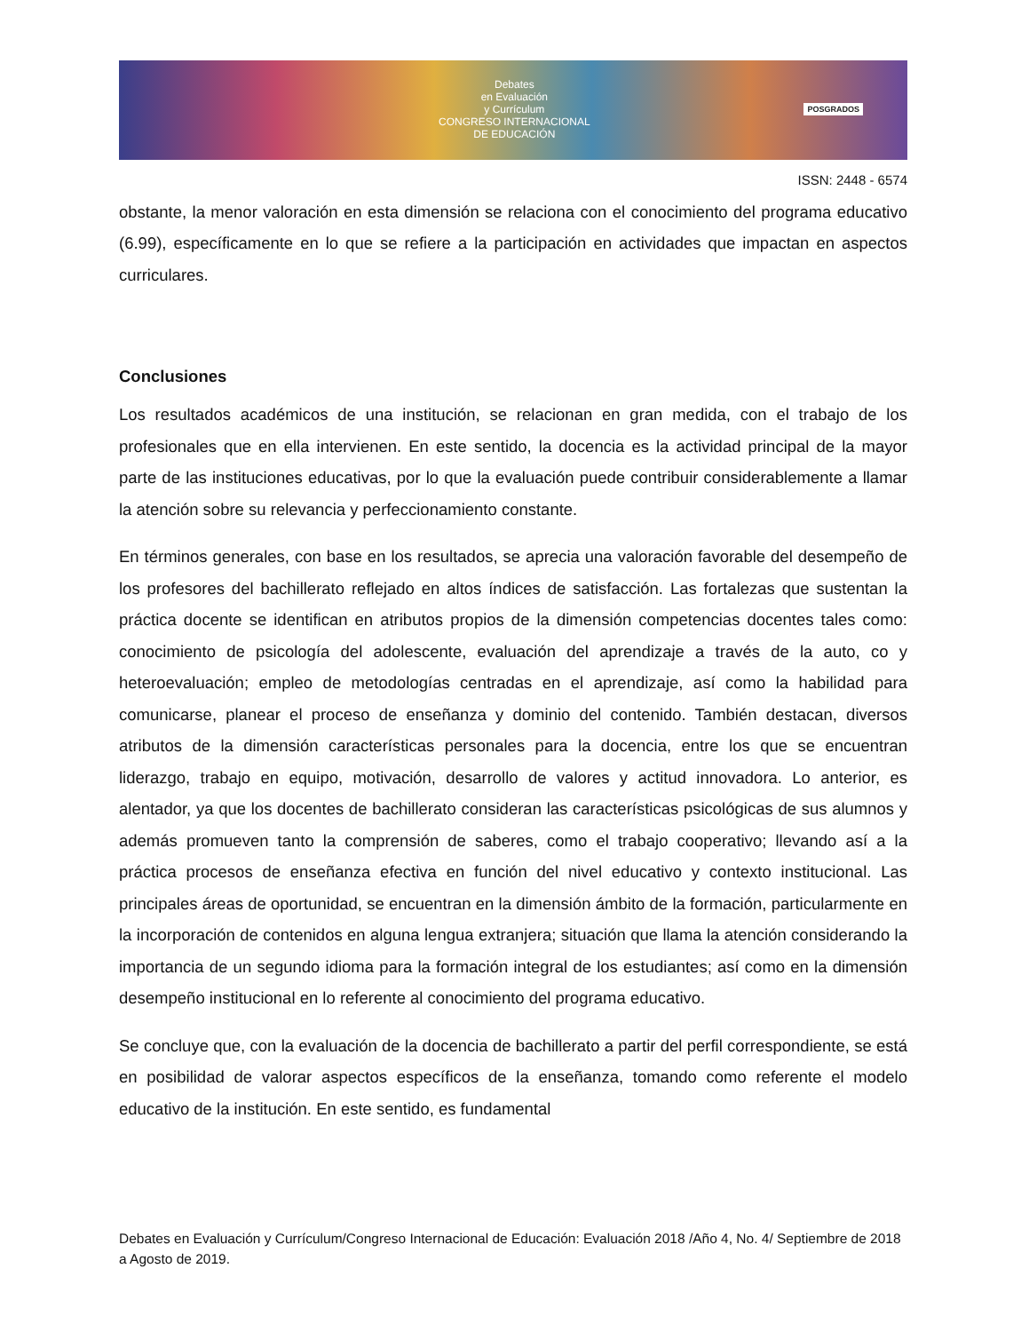Debates
en Evaluación
y Currículum
CONGRESO INTERNACIONAL
DE EDUCACIÓN
POSGRADOS
ISSN: 2448 - 6574
obstante, la menor valoración en esta dimensión se relaciona con el conocimiento del programa educativo (6.99), específicamente en lo que se refiere a la participación en actividades que impactan en aspectos curriculares.
Conclusiones
Los resultados académicos de una institución, se relacionan en gran medida, con el trabajo de los profesionales que en ella intervienen. En este sentido, la docencia es la actividad principal de la mayor parte de las instituciones educativas, por lo que la evaluación puede contribuir considerablemente a llamar la atención sobre su relevancia y perfeccionamiento constante.
En términos generales, con base en los resultados, se aprecia una valoración favorable del desempeño de los profesores del bachillerato reflejado en altos índices de satisfacción. Las fortalezas que sustentan la práctica docente se identifican en atributos propios de la dimensión competencias docentes tales como: conocimiento de psicología del adolescente, evaluación del aprendizaje a través de la auto, co y heteroevaluación; empleo de metodologías centradas en el aprendizaje, así como la habilidad para comunicarse, planear el proceso de enseñanza y dominio del contenido. También destacan, diversos atributos de la dimensión características personales para la docencia, entre los que se encuentran liderazgo, trabajo en equipo, motivación, desarrollo de valores y actitud innovadora. Lo anterior, es alentador, ya que los docentes de bachillerato consideran las características psicológicas de sus alumnos y además promueven tanto la comprensión de saberes, como el trabajo cooperativo; llevando así a la práctica procesos de enseñanza efectiva en función del nivel educativo y contexto institucional. Las principales áreas de oportunidad, se encuentran en la dimensión ámbito de la formación, particularmente en la incorporación de contenidos en alguna lengua extranjera; situación que llama la atención considerando la importancia de un segundo idioma para la formación integral de los estudiantes; así como en la dimensión desempeño institucional en lo referente al conocimiento del programa educativo.
Se concluye que, con la evaluación de la docencia de bachillerato a partir del perfil correspondiente, se está en posibilidad de valorar aspectos específicos de la enseñanza, tomando como referente el modelo educativo de la institución. En este sentido, es fundamental
Debates en Evaluación y Currículum/Congreso Internacional de Educación: Evaluación 2018 /Año 4, No. 4/ Septiembre de 2018 a Agosto de 2019.